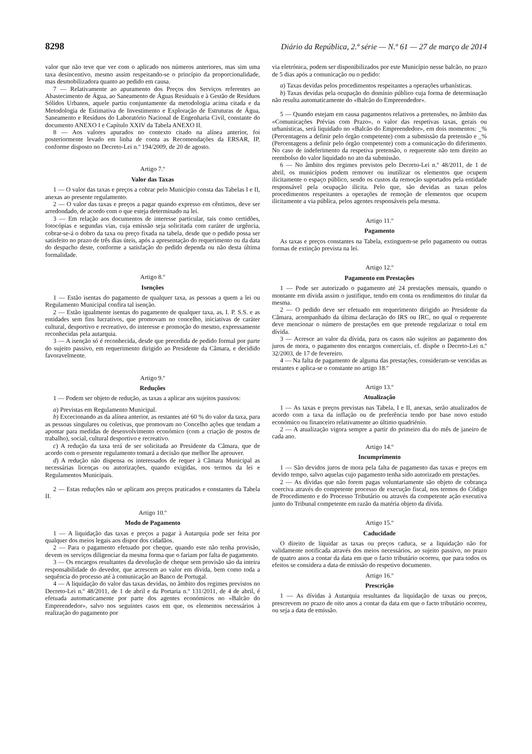8298 Diário da República, 2.ª série — N.º 61 — 27 de março de 2014
valor que não teve que ver com o aplicado nos números anteriores, mas sim uma taxa desincentivo, mesmo assim respeitando-se o princípio da proporcionalidade, mas desmobilizadora quanto ao pedido em causa.
7 — Relativamente ao apuramento dos Preços dos Serviços referentes ao Abastecimento de Água, ao Saneamento de Águas Residuais e à Gestão de Resíduos Sólidos Urbanos, aquele partiu conjuntamente da metodologia acima citada e da Metodologia de Estimativa de Investimento e Exploração de Estruturas de Água, Saneamento e Resíduos do Laboratório Nacional de Engenharia Civil, constante do documento ANEXO I e Capítulo XXIV da Tabela ANEXO II.
8 — Aos valores apurados no contexto citado na alínea anterior, foi posteriormente levado em linha de conta as Recomendações da ERSAR, IP, conforme disposto no Decreto-Lei n.º 194/2009, de 20 de agosto.
Artigo 7.º
Valor das Taxas
1 — O valor das taxas e preços a cobrar pelo Município consta das Tabelas I e II, anexas ao presente regulamento.
2 — O valor das taxas e preços a pagar quando expresso em cêntimos, deve ser arredondado, de acordo com o que esteja determinado na lei.
3 — Em relação aos documentos de interesse particular, tais como certidões, fotocópias e segundas vias, cuja emissão seja solicitada com caráter de urgência, cobrar-se-á o dobro da taxa ou preço fixada na tabela, desde que o pedido possa ser satisfeito no prazo de três dias úteis, após a apresentação do requerimento ou da data do despacho deste, conforme a satisfação do pedido dependa ou não desta última formalidade.
Artigo 8.º
Isenções
1 — Estão isentas do pagamento de qualquer taxa, as pessoas a quem a lei ou Regulamento Municipal confira tal isenção.
2 — Estão igualmente isentas do pagamento de qualquer taxa, as, I. P. S.S. e as entidades sem fins lucrativos, que promovam no concelho, iniciativas de caráter cultural, desportivo e recreativo, do interesse e promoção do mesmo, expressamente reconhecidas pela autarquia.
3 — A isenção só é reconhecida, desde que precedida de pedido formal por parte do sujeito passivo, em requerimento dirigido ao Presidente da Câmara, e decidido favoravelmente.
Artigo 9.º
Reduções
1 — Podem ser objeto de redução, as taxas a aplicar aos sujeitos passivos:
a) Previstas em Regulamento Municipal.
b) Excecionando as da alínea anterior, as restantes até 60 % do valor da taxa, para as pessoas singulares ou coletivas, que promovam no Concelho ações que tendam a apontar para medidas de desenvolvimento económico (com a criação de postos de trabalho), social, cultural desportivo e recreativo.
c) A redução da taxa terá de ser solicitada ao Presidente da Câmara, que de acordo com o presente regulamento tomará a decisão que melhor lhe aprouver.
d) A redução não dispensa os interessados de requer à Câmara Municipal as necessárias licenças ou autorizações, quando exigidas, nos termos da lei e Regulamentos Municipais.
2 — Estas reduções não se aplicam aos preços praticados e constantes da Tabela II.
Artigo 10.º
Modo de Pagamento
1 — A liquidação das taxas e preços a pagar à Autarquia pode ser feita por qualquer dos meios legais aos dispor dos cidadãos.
2 — Para o pagamento efetuado por cheque, quando este não tenha provisão, devem os serviços diligenciar da mesma forma que o fariam por falta de pagamento.
3 — Os encargos resultantes da devolução de cheque sem provisão são da inteira responsabilidade do devedor, que acrescem ao valor em dívida, bem como toda a sequência do processo até à comunicação ao Banco de Portugal.
4 — A liquidação do valor das taxas devidas, no âmbito dos regimes previstos no Decreto-Lei n.º 48/2011, de 1 de abril e da Portaria n.º 131/2011, de 4 de abril, é efetuada automaticamente por parte dos agentes económicos no «Balcão do Empreendedor», salvo nos seguintes casos em que, os elementos necessários à realização do pagamento por
via eletrónica, podem ser disponibilizados por este Município nesse balcão, no prazo de 5 dias após a comunicação ou o pedido:
a) Taxas devidas pelos procedimentos respeitantes a operações urbanísticas.
b) Taxas devidas pela ocupação do domínio público cuja forma de determinação não resulta automaticamente do «Balcão do Empreendedor».
5 — Quando estejam em causa pagamentos relativos a pretensões, no âmbito das «Comunicações Prévias com Prazo», o valor das respetivas taxas, gerais ou urbanísticas, será liquidado no «Balcão do Empreendedor», em dois momentos: _% (Percentagens a definir pelo órgão competente) com a submissão da pretensão e _% (Percentagens a definir pelo órgão competente) com a comunicação do diferimento. No caso de indeferimento da respetiva pretensão, o requerente não tem direito ao reembolso do valor liquidado no ato da submissão.
6 — No âmbito dos regimes previstos pelo Decreto-Lei n.º 48/2011, de 1 de abril, os municípios podem remover ou inutilizar os elementos que ocupem ilicitamente o espaço público, sendo os custos da remoção suportados pela entidade responsável pela ocupação ilícita. Pelo que, são devidas as taxas pelos procedimentos respeitantes a operações de remoção de elementos que ocupem ilicitamente a via pública, pelos agentes responsáveis pela mesma.
Artigo 11.º
Pagamento
As taxas e preços constantes na Tabela, extinguem-se pelo pagamento ou outras formas de extinção prevista na lei.
Artigo 12.º
Pagamento em Prestações
1 — Pode ser autorizado o pagamento até 24 prestações mensais, quando o montante em dívida assim o justifique, tendo em conta os rendimentos do titular da mesma.
2 — O pedido deve ser efetuado em requerimento dirigido ao Presidente da Câmara, acompanhado da última declaração do IRS ou IRC, no qual o requerente deve mencionar o número de prestações em que pretende regularizar o total em dívida.
3 — Acresce ao valor da dívida, para os casos não sujeitos ao pagamento dos juros de mora, o pagamento dos encargos comerciais, cf. dispõe o Decreto-Lei n.º 32/2003, de 17 de fevereiro.
4 — Na falta de pagamento de alguma das prestações, consideram-se vencidas as restantes e aplica-se o constante no artigo 18.º
Artigo 13.º
Atualização
1 — As taxas e preços previstas nas Tabela, I e II, anexas, serão atualizados de acordo com a taxa da inflação ou de preferência tendo por base novo estudo económico ou financeiro relativamente ao último quadriénio.
2 — A atualização vigora sempre a partir do primeiro dia do mês de janeiro de cada ano.
Artigo 14.º
Incumprimento
1 — São devidos juros de mora pela falta de pagamento das taxas e preços em devido tempo, salvo aquelas cujo pagamento tenha sido autorizado em prestações.
2 — As dívidas que não forem pagas voluntariamente são objeto de cobrança coerciva através do competente processo de execução fiscal, nos termos do Código de Procedimento e do Processo Tributário ou através da competente ação executiva junto do Tribunal competente em razão da matéria objeto da dívida.
Artigo 15.º
Caducidade
O direito de liquidar as taxas ou preços caduca, se a liquidação não for validamente notificada através dos meios necessários, ao sujeito passivo, no prazo de quatro anos a contar da data em que o facto tributário ocorreu, que para todos os efeitos se considera a data de emissão do respetivo documento.
Artigo 16.º
Prescrição
1 — As dívidas à Autarquia resultantes da liquidação de taxas ou preços, prescrevem no prazo de oito anos a contar da data em que o facto tributário ocorreu, ou seja a data de emissão.